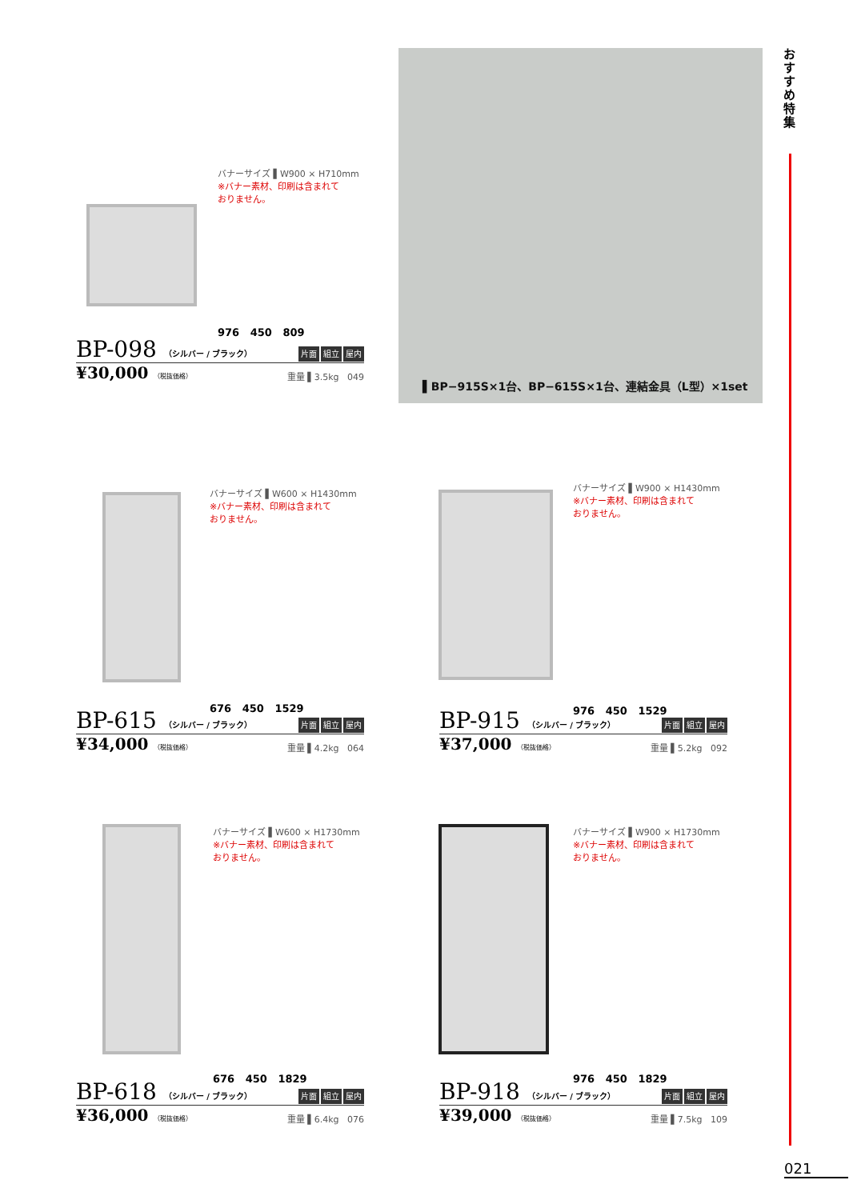おすすめ特集
▌BP−915S×1台、BP−615S×1台、連結金具（L型）×1set
バナーサイズ ▌W900 × H710mm
※バナー素材、印刷は含まれて
おりません。
976 450 809
BP-098 （シルバー / ブラック） 片面 組立 屋内
¥30,000 （税抜価格） 重量 ▌3.5kg 049
バナーサイズ ▌W600 × H1430mm
※バナー素材、印刷は含まれて
おりません。
676 450 1529
BP-615 （シルバー / ブラック） 片面 組立 屋内
¥34,000 （税抜価格） 重量 ▌4.2kg 064
バナーサイズ ▌W900 × H1430mm
※バナー素材、印刷は含まれて
おりません。
976 450 1529
BP-915 （シルバー / ブラック） 片面 組立 屋内
¥37,000 （税抜価格） 重量 ▌5.2kg 092
バナーサイズ ▌W600 × H1730mm
※バナー素材、印刷は含まれて
おりません。
676 450 1829
BP-618 （シルバー / ブラック） 片面 組立 屋内
¥36,000 （税抜価格） 重量 ▌6.4kg 076
バナーサイズ ▌W900 × H1730mm
※バナー素材、印刷は含まれて
おりません。
976 450 1829
BP-918 （シルバー / ブラック） 片面 組立 屋内
¥39,000 （税抜価格） 重量 ▌7.5kg 109
021